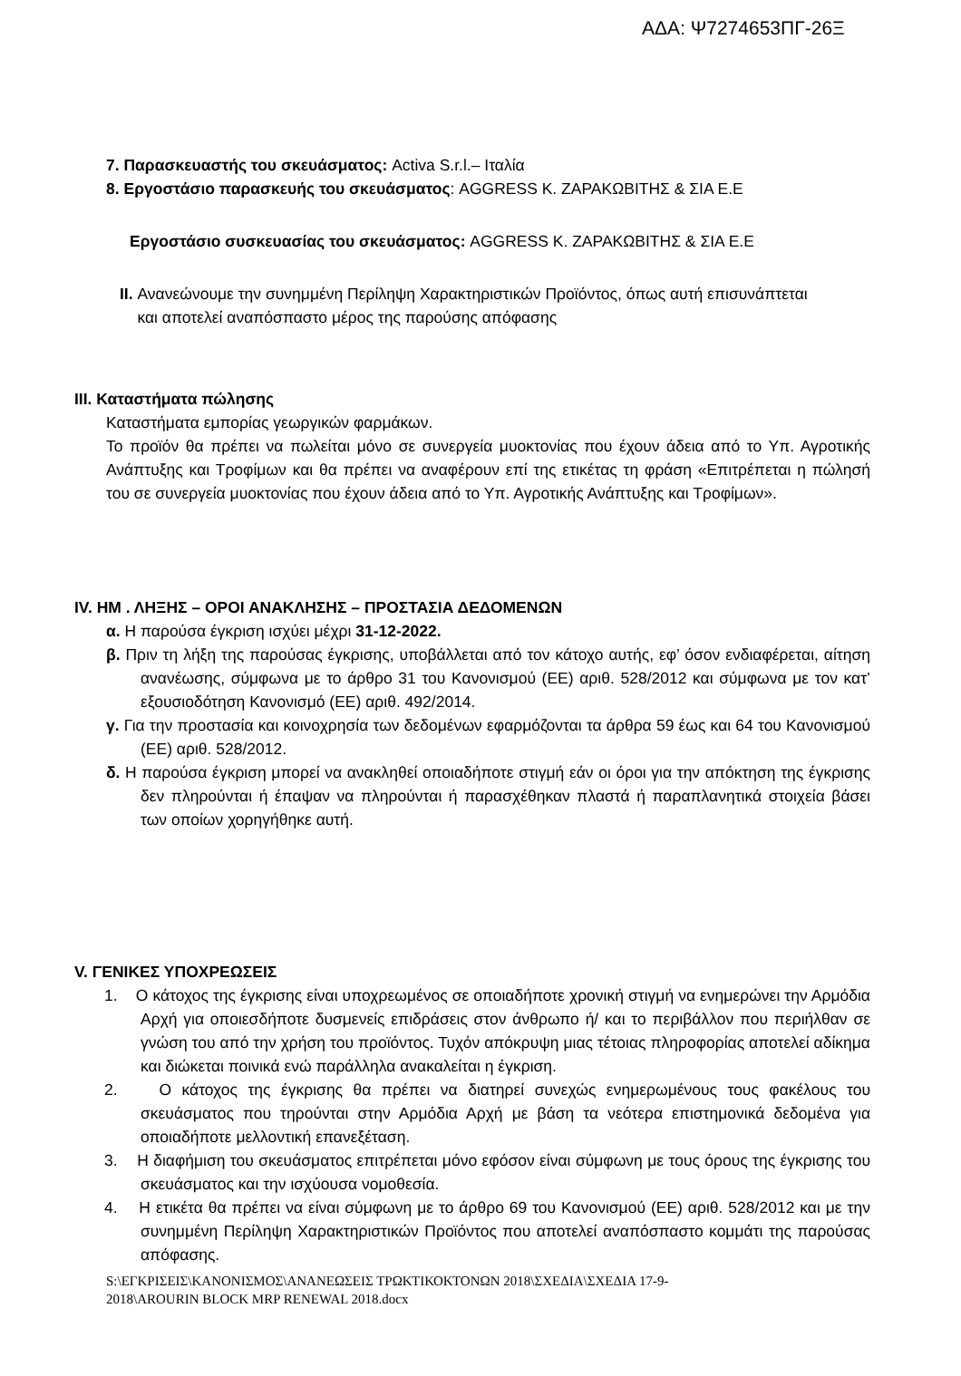ΑΔΑ: Ψ7274653ΠΓ-26Ξ
7. Παρασκευαστής του σκευάσματος: Activa S.r.l.– Ιταλία
8. Εργοστάσιο παρασκευής του σκευάσματος: AGGRESS Κ. ΖΑΡΑΚΩΒΙΤΗΣ & ΣΙΑ Ε.Ε
Εργοστάσιο συσκευασίας του σκευάσματος: AGGRESS Κ. ΖΑΡΑΚΩΒΙΤΗΣ & ΣΙΑ Ε.Ε
II. Ανανεώνουμε την συνημμένη Περίληψη Χαρακτηριστικών Προϊόντος, όπως αυτή επισυνάπτεται
και αποτελεί αναπόσπαστο μέρος της παρούσης απόφασης
III. Καταστήματα πώλησης
Καταστήματα εμπορίας γεωργικών φαρμάκων.
Το προϊόν θα πρέπει να πωλείται μόνο σε συνεργεία μυοκτονίας που έχουν άδεια από το Υπ. Αγροτικής Ανάπτυξης και Τροφίμων και θα πρέπει να αναφέρουν επί της ετικέτας τη φράση «Επιτρέπεται η πώλησή του σε συνεργεία μυοκτονίας που έχουν άδεια από το Υπ. Αγροτικής Ανάπτυξης και Τροφίμων».
IV. ΗΜ . ΛΗΞΗΣ – ΟΡΟΙ ΑΝΑΚΛΗΣΗΣ – ΠΡΟΣΤΑΣΙΑ ΔΕΔΟΜΕΝΩΝ
α. Η παρούσα έγκριση ισχύει μέχρι 31-12-2022.
β. Πριν τη λήξη της παρούσας έγκρισης, υποβάλλεται από τον κάτοχο αυτής, εφ’ όσον ενδιαφέρεται, αίτηση ανανέωσης, σύμφωνα με το άρθρο 31 του Κανονισμού (ΕΕ) αριθ. 528/2012 και σύμφωνα με τον κατ’ εξουσιοδότηση Κανονισμό (ΕΕ) αριθ. 492/2014.
γ. Για την προστασία και κοινοχρησία των δεδομένων εφαρμόζονται τα άρθρα 59 έως και 64 του Κανονισμού (ΕΕ) αριθ. 528/2012.
δ. Η παρούσα έγκριση μπορεί να ανακληθεί οποιαδήποτε στιγμή εάν οι όροι για την απόκτηση της έγκρισης δεν πληρούνται ή έπαψαν να πληρούνται ή παρασχέθηκαν πλαστά ή παραπλανητικά στοιχεία βάσει των οποίων χορηγήθηκε αυτή.
V. ΓΕΝΙΚΕΣ ΥΠΟΧΡΕΩΣΕΙΣ
1. Ο κάτοχος της έγκρισης είναι υποχρεωμένος σε οποιαδήποτε χρονική στιγμή να ενημερώνει την Αρμόδια Αρχή για οποιεσδήποτε δυσμενείς επιδράσεις στον άνθρωπο ή/ και το περιβάλλον που περιήλθαν σε γνώση του από την χρήση του προϊόντος. Τυχόν απόκρυψη μιας τέτοιας πληροφορίας αποτελεί αδίκημα και διώκεται ποινικά ενώ παράλληλα ανακαλείται η έγκριση.
2. Ο κάτοχος της έγκρισης θα πρέπει να διατηρεί συνεχώς ενημερωμένους τους φακέλους του σκευάσματος που τηρούνται στην Αρμόδια Αρχή με βάση τα νεότερα επιστημονικά δεδομένα για οποιαδήποτε μελλοντική επανεξέταση.
3. Η διαφήμιση του σκευάσματος επιτρέπεται μόνο εφόσον είναι σύμφωνη με τους όρους της έγκρισης του σκευάσματος και την ισχύουσα νομοθεσία.
4. Η ετικέτα θα πρέπει να είναι σύμφωνη με το άρθρο 69 του Κανονισμού (ΕΕ) αριθ. 528/2012 και με την συνημμένη Περίληψη Χαρακτηριστικών Προϊόντος που αποτελεί αναπόσπαστο κομμάτι της παρούσας απόφασης.
S:\ΕΓΚΡΙΣΕΙΣ\ΚΑΝΟΝΙΣΜΟΣ\ΑΝΑΝΕΩΣΕΙΣ ΤΡΩΚΤΙΚΟΚΤΟΝΩΝ 2018\ΣΧΕΔΙΑ\ΣΧΕΔΙΑ 17-9-
2018\AROURIN BLOCK MRP RENEWAL 2018.docx